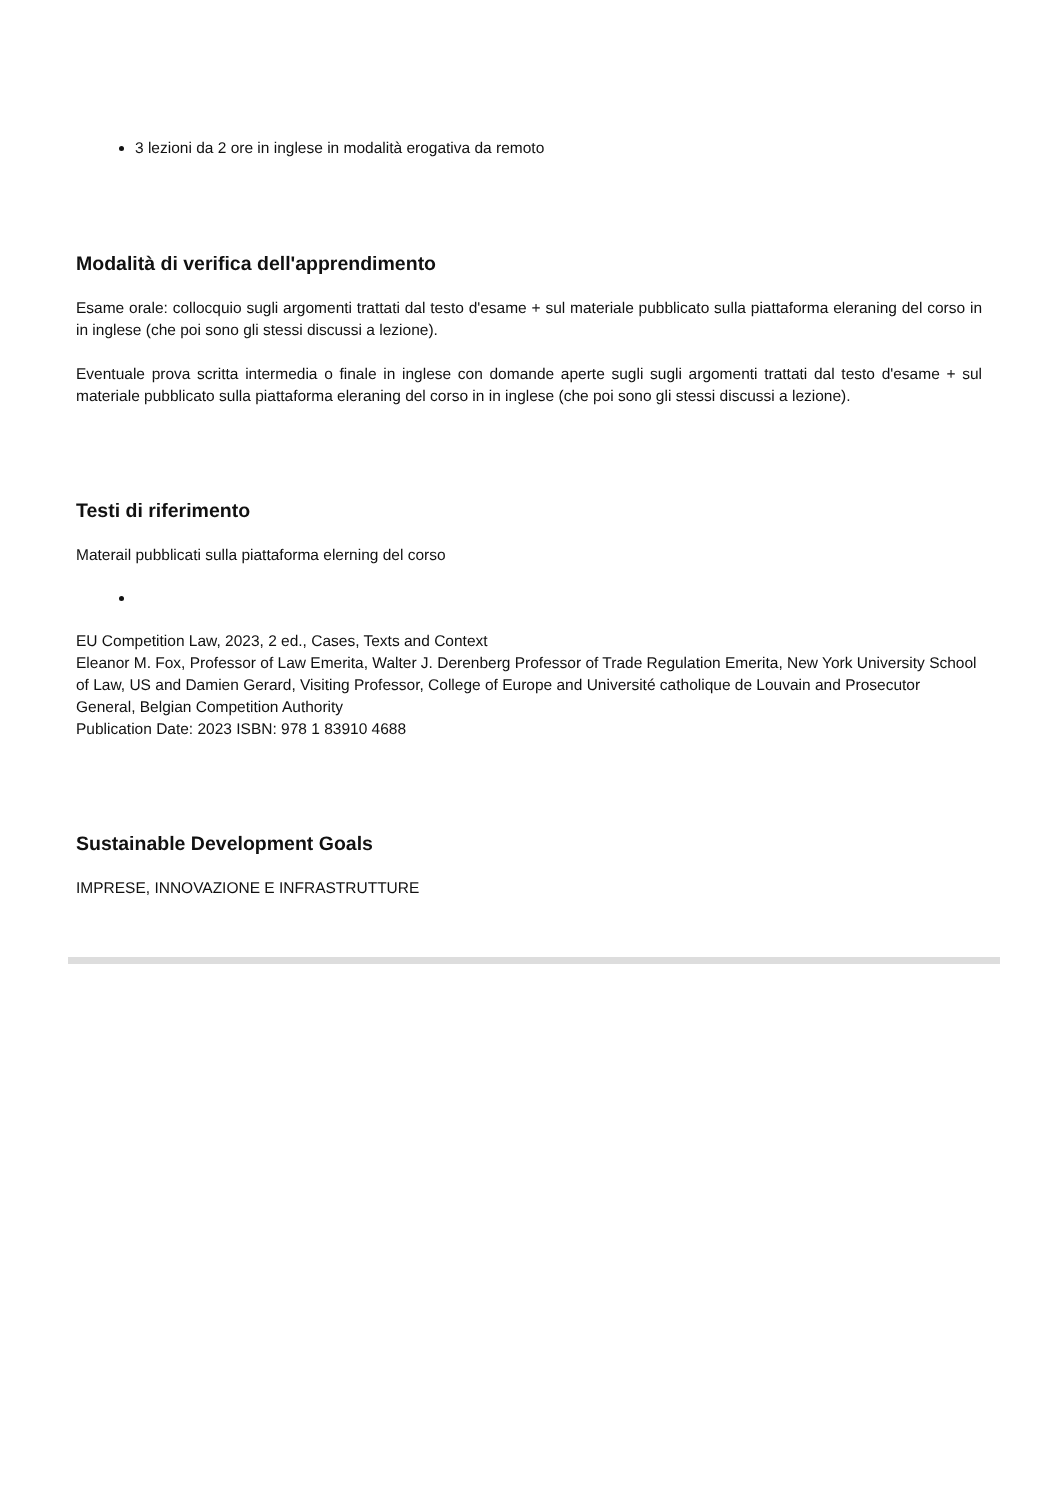3 lezioni da 2 ore in inglese in modalità erogativa da remoto
Modalità di verifica dell'apprendimento
Esame orale: collocquio sugli argomenti trattati dal testo d'esame + sul materiale pubblicato sulla piattaforma eleraning del corso in in inglese (che poi sono gli stessi discussi a lezione).
Eventuale prova scritta intermedia o finale in inglese con domande aperte sugli sugli argomenti trattati dal testo d'esame + sul materiale pubblicato sulla piattaforma eleraning del corso in in inglese (che poi sono gli stessi discussi a lezione).
Testi di riferimento
Materail pubblicati sulla piattaforma elerning del corso
EU Competition Law, 2023, 2 ed., Cases, Texts and Context
Eleanor M. Fox, Professor of Law Emerita, Walter J. Derenberg Professor of Trade Regulation Emerita, New York University School of Law, US and Damien Gerard, Visiting Professor, College of Europe and Université catholique de Louvain and Prosecutor General, Belgian Competition Authority
Publication Date: 2023 ISBN: 978 1 83910 4688
Sustainable Development Goals
IMPRESE, INNOVAZIONE E INFRASTRUTTURE